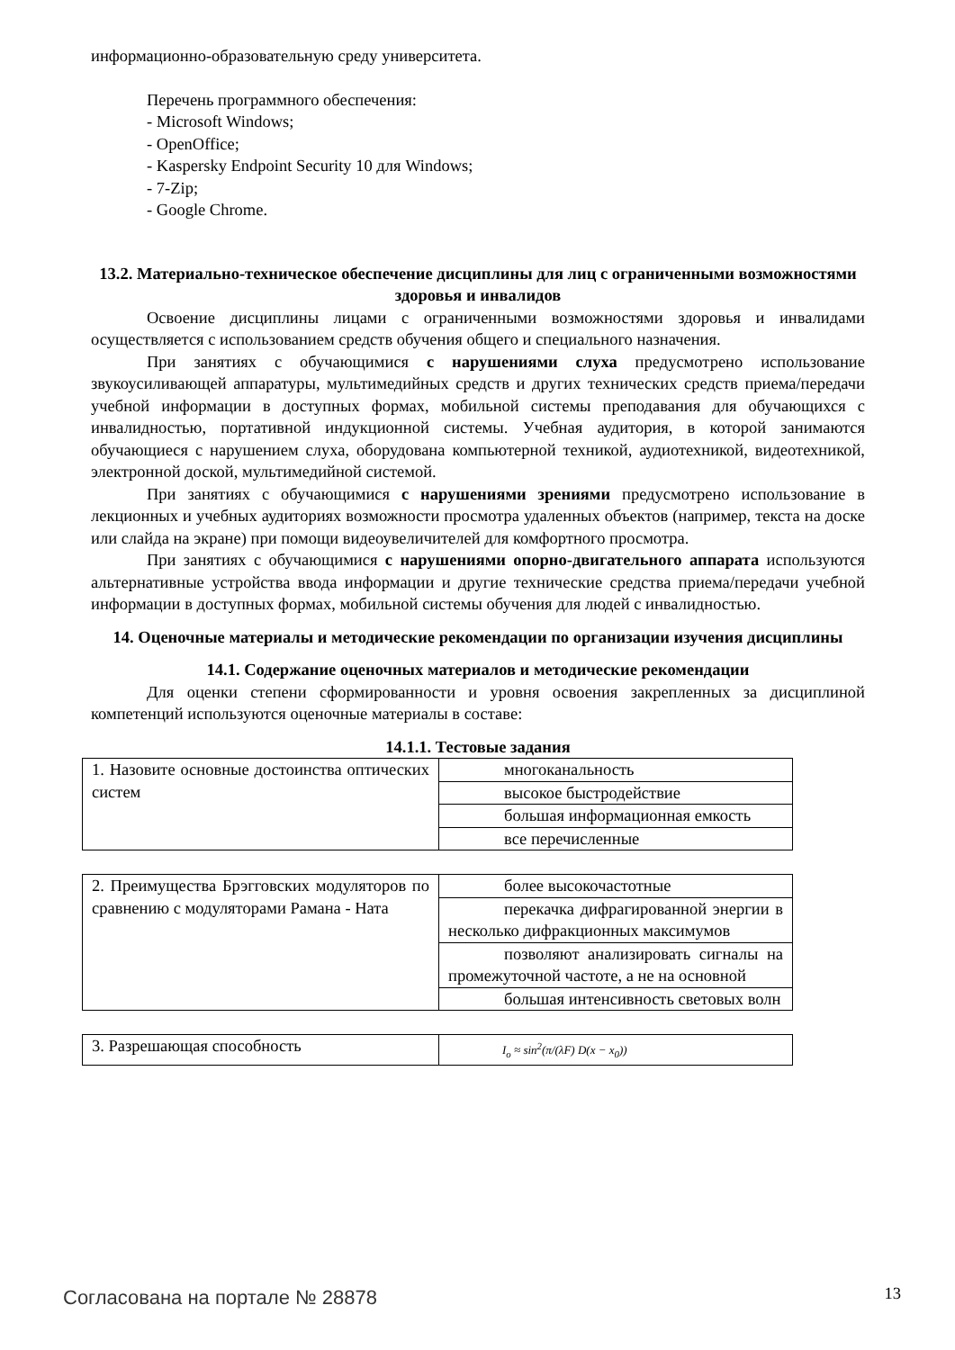информационно-образовательную среду университета.
Перечень программного обеспечения:
- Microsoft Windows;
- OpenOffice;
- Kaspersky Endpoint Security 10 для Windows;
- 7-Zip;
- Google Chrome.
13.2. Материально-техническое обеспечение дисциплины для лиц с ограниченными возможностями здоровья и инвалидов
Освоение дисциплины лицами с ограниченными возможностями здоровья и инвалидами осуществляется с использованием средств обучения общего и специального назначения.
При занятиях с обучающимися с нарушениями слуха предусмотрено использование звукоусиливающей аппаратуры, мультимедийных средств и других технических средств приема/передачи учебной информации в доступных формах, мобильной системы преподавания для обучающихся с инвалидностью, портативной индукционной системы. Учебная аудитория, в которой занимаются обучающиеся с нарушением слуха, оборудована компьютерной техникой, аудиотехникой, видеотехникой, электронной доской, мультимедийной системой.
При занятиях с обучающимися с нарушениями зрениями предусмотрено использование в лекционных и учебных аудиториях возможности просмотра удаленных объектов (например, текста на доске или слайда на экране) при помощи видеоувеличителей для комфортного просмотра.
При занятиях с обучающимися с нарушениями опорно-двигательного аппарата используются альтернативные устройства ввода информации и другие технические средства приема/передачи учебной информации в доступных формах, мобильной системы обучения для людей с инвалидностью.
14. Оценочные материалы и методические рекомендации по организации изучения дисциплины
14.1. Содержание оценочных материалов и методические рекомендации
Для оценки степени сформированности и уровня освоения закрепленных за дисциплиной компетенций используются оценочные материалы в составе:
14.1.1. Тестовые задания
| 1. Назовите основные достоинства оптических систем | многоканальность |
| | высокое быстродействие |
| | большая информационная емкость |
| | все перечисленные |
| 2. Преимущества Брэгговских модуляторов по сравнению с модуляторами Рамана - Ната | более высокочастотные |
| | перекачка дифрагированной энергии в несколько дифракционных максимумов |
| | позволяют анализировать сигналы на промежуточной частоте, а не на основной |
| | большая интенсивность световых волн |
| 3. Разрешающая способность | I<sub>o</sub> ≈ sin<sup>2</sup>(π/(λF) D(x − x<sub>0</sub>)) |
Согласована на портале № 28878 13